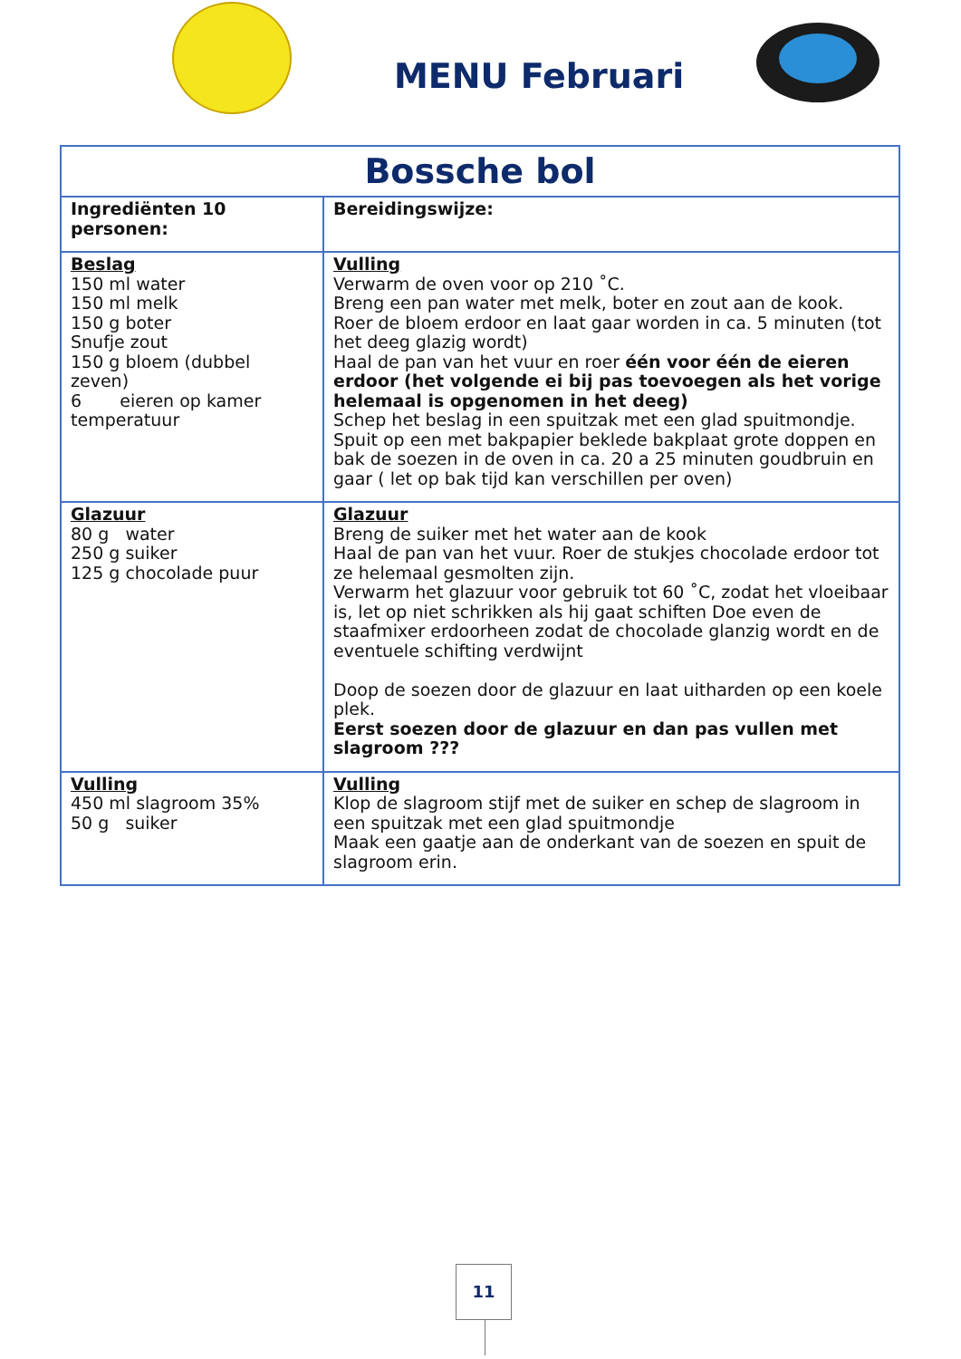MENU Februari
| Bossche bol | |
| --- | --- |
| Ingrediënten 10 personen: | Bereidingswijze: |
| Beslag 150 ml water 150 ml melk 150 g boter Snufje zout 150 g bloem (dubbel zeven) 6 eieren op kamer temperatuur | Vulling Verwarm de oven voor op 210 ˚C. Breng een pan water met melk, boter en zout aan de kook. Roer de bloem erdoor en laat gaar worden in ca. 5 minuten (tot het deeg glazig wordt) Haal de pan van het vuur en roer één voor één de eieren erdoor (het volgende ei bij pas toevoegen als het vorige helemaal is opgenomen in het deeg) Schep het beslag in een spuitzak met een glad spuitmondje. Spuit op een met bakpapier beklede bakplaat grote doppen en bak de soezen in de oven in ca. 20 a 25 minuten goudbruin en gaar ( let op bak tijd kan verschillen per oven) |
| Glazuur 80 g water 250 g suiker 125 g chocolade puur | Glazuur Breng de suiker met het water aan de kook Haal de pan van het vuur. Roer de stukjes chocolade erdoor tot ze helemaal gesmolten zijn. Verwarm het glazuur voor gebruik tot 60 ˚C, zodat het vloeibaar is, let op niet schrikken als hij gaat schiften Doe even de staafmixer erdoorheen zodat de chocolade glanzig wordt en de eventuele schifting verdwijnt Doop de soezen door de glazuur en laat uitharden op een koele plek. Eerst soezen door de glazuur en dan pas vullen met slagroom ??? |
| Vulling 450 ml slagroom 35% 50 g suiker | Vulling Klop de slagroom stijf met de suiker en schep de slagroom in een spuitzak met een glad spuitmondje Maak een gaatje aan de onderkant van de soezen en spuit de slagroom erin. |
11